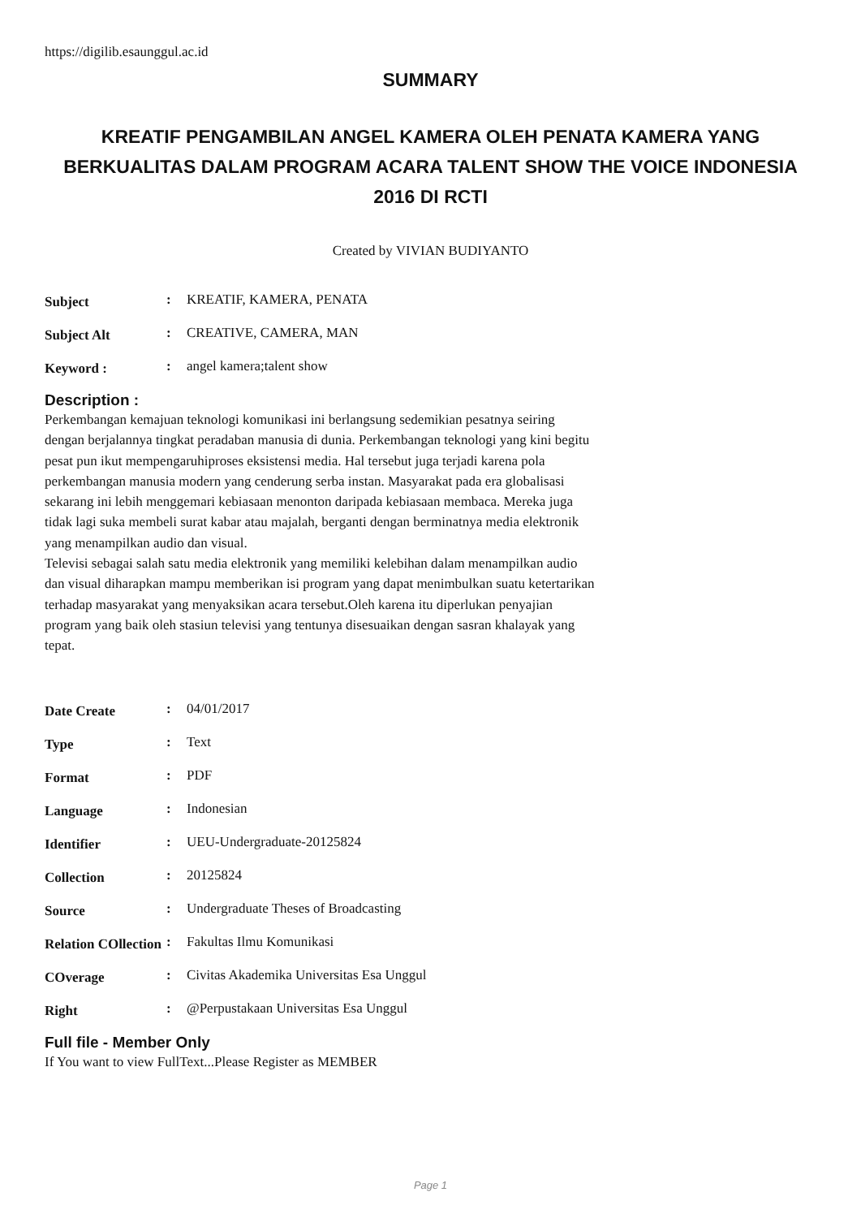https://digilib.esaunggul.ac.id
SUMMARY
KREATIF PENGAMBILAN ANGEL KAMERA OLEH PENATA KAMERA YANG BERKUALITAS DALAM PROGRAM ACARA TALENT SHOW THE VOICE INDONESIA 2016 DI RCTI
Created by VIVIAN BUDIYANTO
Subject: KREATIF, KAMERA, PENATA
Subject Alt: CREATIVE, CAMERA, MAN
Keyword :: angel kamera;talent show
Description :
Perkembangan kemajuan teknologi komunikasi ini berlangsung sedemikian pesatnya seiring dengan berjalannya tingkat peradaban manusia di dunia. Perkembangan teknologi yang kini begitu pesat pun ikut mempengaruhiproses eksistensi media. Hal tersebut juga terjadi karena pola perkembangan manusia modern yang cenderung serba instan. Masyarakat pada era globalisasi sekarang ini lebih menggemari kebiasaan menonton daripada kebiasaan membaca. Mereka juga tidak lagi suka membeli surat kabar atau majalah, berganti dengan berminatnya media elektronik yang menampilkan audio dan visual.
Televisi sebagai salah satu media elektronik yang memiliki kelebihan dalam menampilkan audio dan visual diharapkan mampu memberikan isi program yang dapat menimbulkan suatu ketertarikan terhadap masyarakat yang menyaksikan acara tersebut.Oleh karena itu diperlukan penyajian program yang baik oleh stasiun televisi yang tentunya disesuaikan dengan sasran khalayak yang tepat.
Date Create: 04/01/2017
Type: Text
Format: PDF
Language: Indonesian
Identifier: UEU-Undergraduate-20125824
Collection: 20125824
Source: Undergraduate Theses of Broadcasting
Relation COllection: Fakultas Ilmu Komunikasi
COverage: Civitas Akademika Universitas Esa Unggul
Right: @Perpustakaan Universitas Esa Unggul
Full file - Member Only
If You want to view FullText...Please Register as MEMBER
Page 1